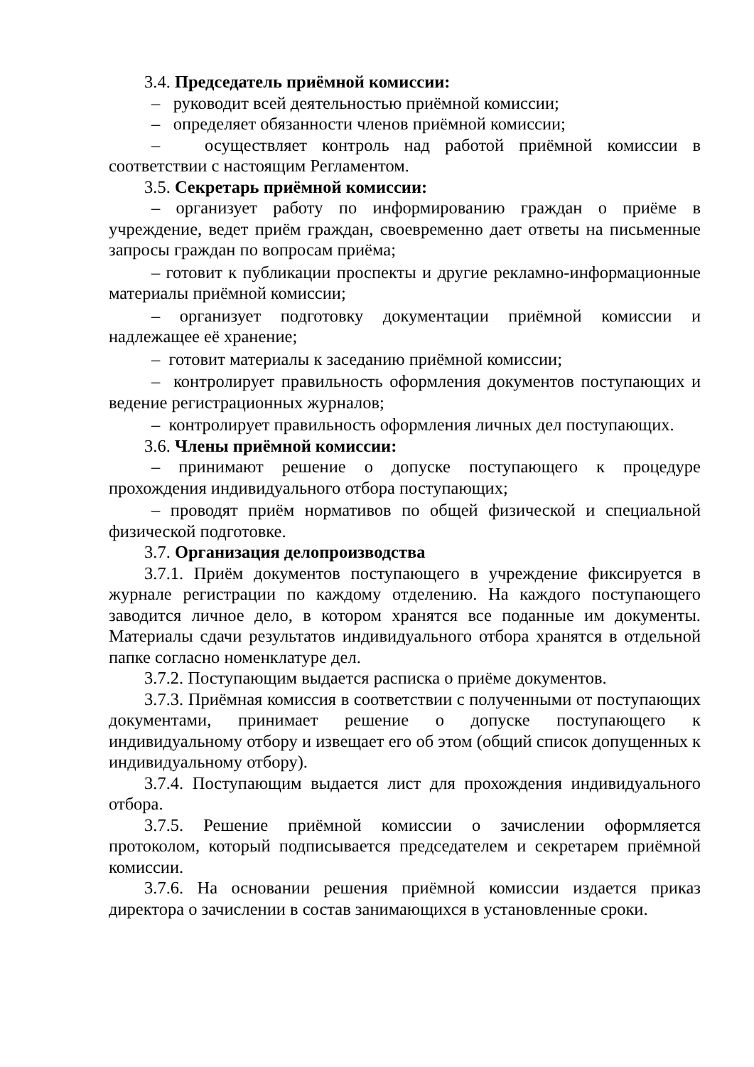3.4. Председатель приёмной комиссии:
– руководит всей деятельностью приёмной комиссии;
– определяет обязанности членов приёмной комиссии;
– осуществляет контроль над работой приёмной комиссии в соответствии с настоящим Регламентом.
3.5. Секретарь приёмной комиссии:
– организует работу по информированию граждан о приёме в учреждение, ведет приём граждан, своевременно дает ответы на письменные запросы граждан по вопросам приёма;
– готовит к публикации проспекты и другие рекламно-информационные материалы приёмной комиссии;
– организует подготовку документации приёмной комиссии и надлежащее её хранение;
– готовит материалы к заседанию приёмной комиссии;
– контролирует правильность оформления документов поступающих и ведение регистрационных журналов;
– контролирует правильность оформления личных дел поступающих.
3.6. Члены приёмной комиссии:
– принимают решение о допуске поступающего к процедуре прохождения индивидуального отбора поступающих;
– проводят приём нормативов по общей физической и специальной физической подготовке.
3.7. Организация делопроизводства
3.7.1. Приём документов поступающего в учреждение фиксируется в журнале регистрации по каждому отделению. На каждого поступающего заводится личное дело, в котором хранятся все поданные им документы. Материалы сдачи результатов индивидуального отбора хранятся в отдельной папке согласно номенклатуре дел.
3.7.2. Поступающим выдается расписка о приёме документов.
3.7.3. Приёмная комиссия в соответствии с полученными от поступающих документами, принимает решение о допуске поступающего к индивидуальному отбору и извещает его об этом (общий список допущенных к индивидуальному отбору).
3.7.4. Поступающим выдается лист для прохождения индивидуального отбора.
3.7.5. Решение приёмной комиссии о зачислении оформляется протоколом, который подписывается председателем и секретарем приёмной комиссии.
3.7.6. На основании решения приёмной комиссии издается приказ директора о зачислении в состав занимающихся в установленные сроки.